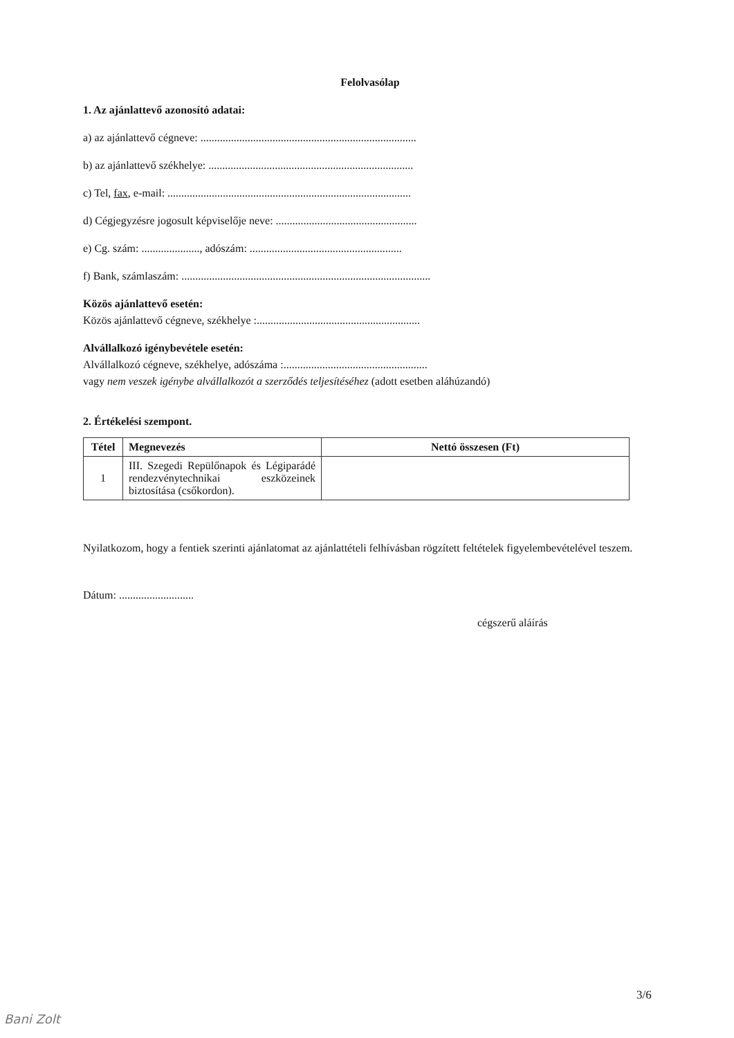Felolvasólap
1. Az ajánlattevő azonosító adatai:
a) az ajánlattevő cégneve: ..............................................................................
b) az ajánlattevő székhelye: ..........................................................................
c) Tel, fax, e-mail: ........................................................................................
d) Cégjegyzésre jogosult képviselője neve: ...................................................
e) Cg. szám: ....................., adószám: .......................................................
f) Bank, számlaszám: ..........................................................................................
Közös ajánlattevő esetén:
Közös ajánlattevő cégneve, székhelye :...........................................................
Alvállalkozó igénybevétele esetén:
Alvállalkozó cégneve, székhelye, adószáma :....................................................
vagy nem veszek igénybe alvállalkozót a szerződés teljesítéséhez (adott esetben aláhúzandó)
2. Értékelési szempont.
| Tétel | Megnevezés | Nettó összesen (Ft) |
| --- | --- | --- |
| 1 | III. Szegedi Repülőnapok és Légiparádé rendezvénytechnikai eszközeinek biztosítása (csőkordon). | |
Nyilatkozom, hogy a fentiek szerinti ajánlatomat az ajánlattételi felhívásban rögzített feltételek figyelembevételével teszem.
Dátum: ...........................
cégszerű aláírás
3/6
Bani Zolt